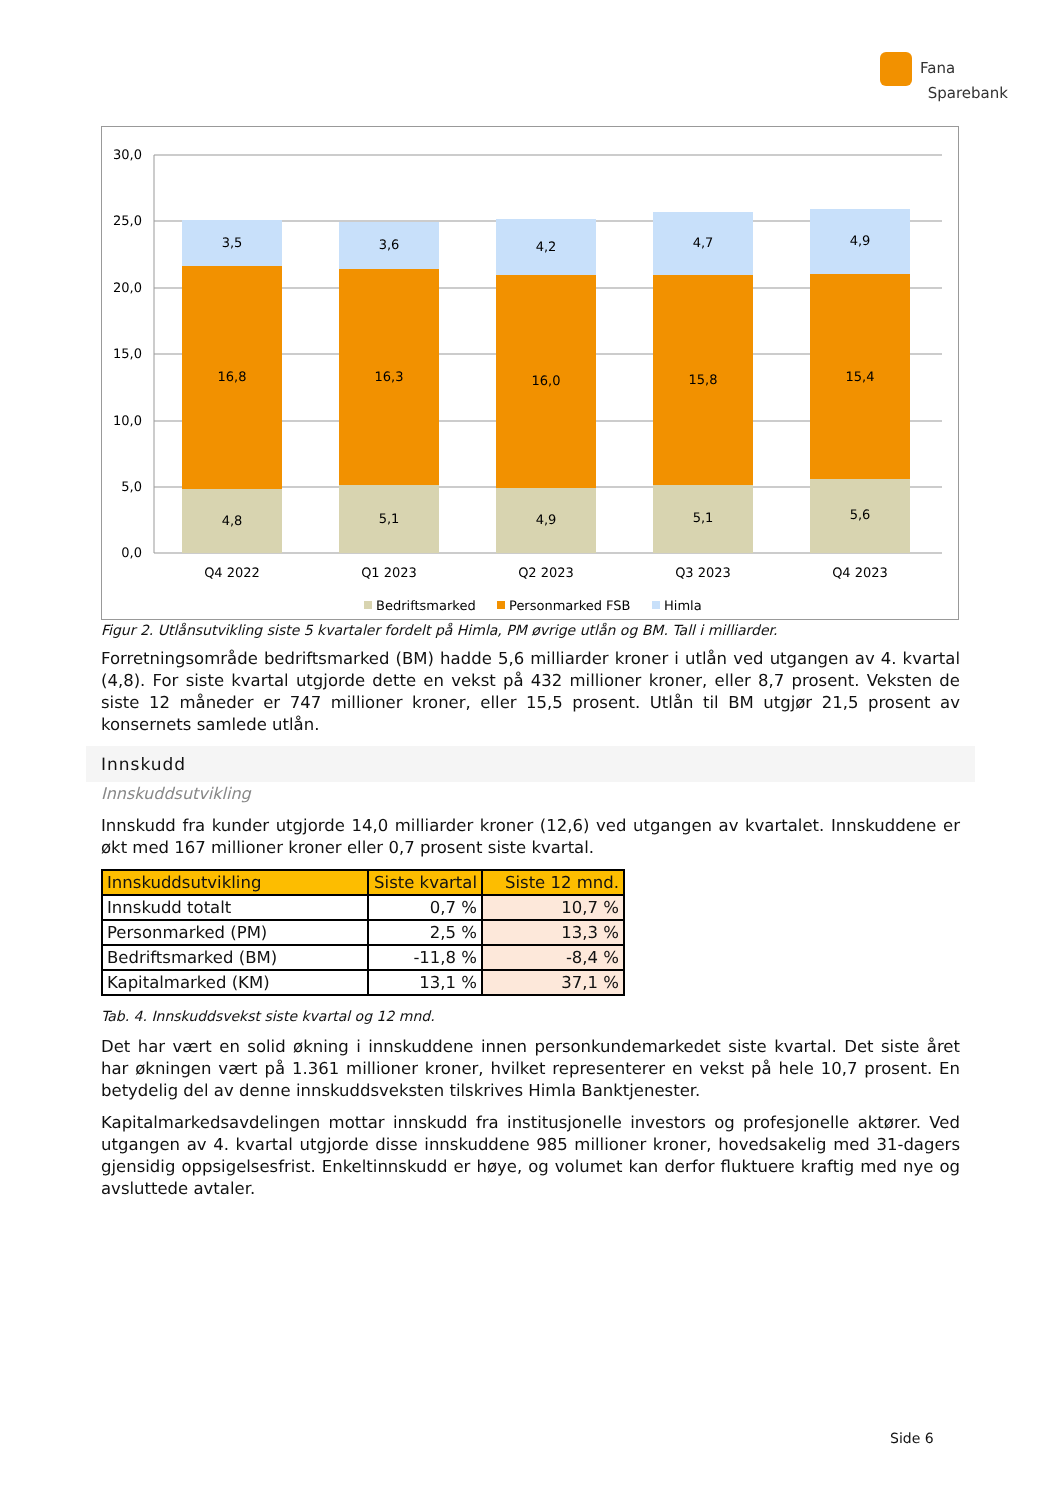Fana
Sparebank
30,0
25,0
20,0
15,0
10,0
5,0
0,0
4,8
16,8
3,5
Q4 2022
5,1
16,3
3,6
Q1 2023
4,9
16,0
4,2
Q2 2023
5,1
15,8
4,7
Q3 2023
5,6
15,4
4,9
Q4 2023
Bedriftsmarked
Personmarked FSB
Himla
Figur 2. Utlånsutvikling siste 5 kvartaler fordelt på Himla, PM øvrige utlån og BM. Tall i milliarder.
Forretningsområde bedriftsmarked (BM) hadde 5,6 milliarder kroner i utlån ved utgangen av 4. kvartal (4,8). For siste kvartal utgjorde dette en vekst på 432 millioner kroner, eller 8,7 prosent. Veksten de siste 12 måneder er 747 millioner kroner, eller 15,5 prosent. Utlån til BM utgjør 21,5 prosent av konsernets samlede utlån.
Innskudd
Innskuddsutvikling
Innskudd fra kunder utgjorde 14,0 milliarder kroner (12,6) ved utgangen av kvartalet. Innskuddene er økt med 167 millioner kroner eller 0,7 prosent siste kvartal.
| Innskuddsutvikling | Siste kvartal | Siste 12 mnd. |
| --- | --- | --- |
| Innskudd totalt | 0,7 % | 10,7 % |
| Personmarked (PM) | 2,5 % | 13,3 % |
| Bedriftsmarked (BM) | -11,8 % | -8,4 % |
| Kapitalmarked (KM) | 13,1 % | 37,1 % |
Tab. 4. Innskuddsvekst siste kvartal og 12 mnd.
Det har vært en solid økning i innskuddene innen personkundemarkedet siste kvartal. Det siste året har økningen vært på 1.361 millioner kroner, hvilket representerer en vekst på hele 10,7 prosent. En betydelig del av denne innskuddsveksten tilskrives Himla Banktjenester.
Kapitalmarkedsavdelingen mottar innskudd fra institusjonelle investors og profesjonelle aktører. Ved utgangen av 4. kvartal utgjorde disse innskuddene 985 millioner kroner, hovedsakelig med 31-dagers gjensidig oppsigelsesfrist. Enkeltinnskudd er høye, og volumet kan derfor fluktuere kraftig med nye og avsluttede avtaler.
Side 6